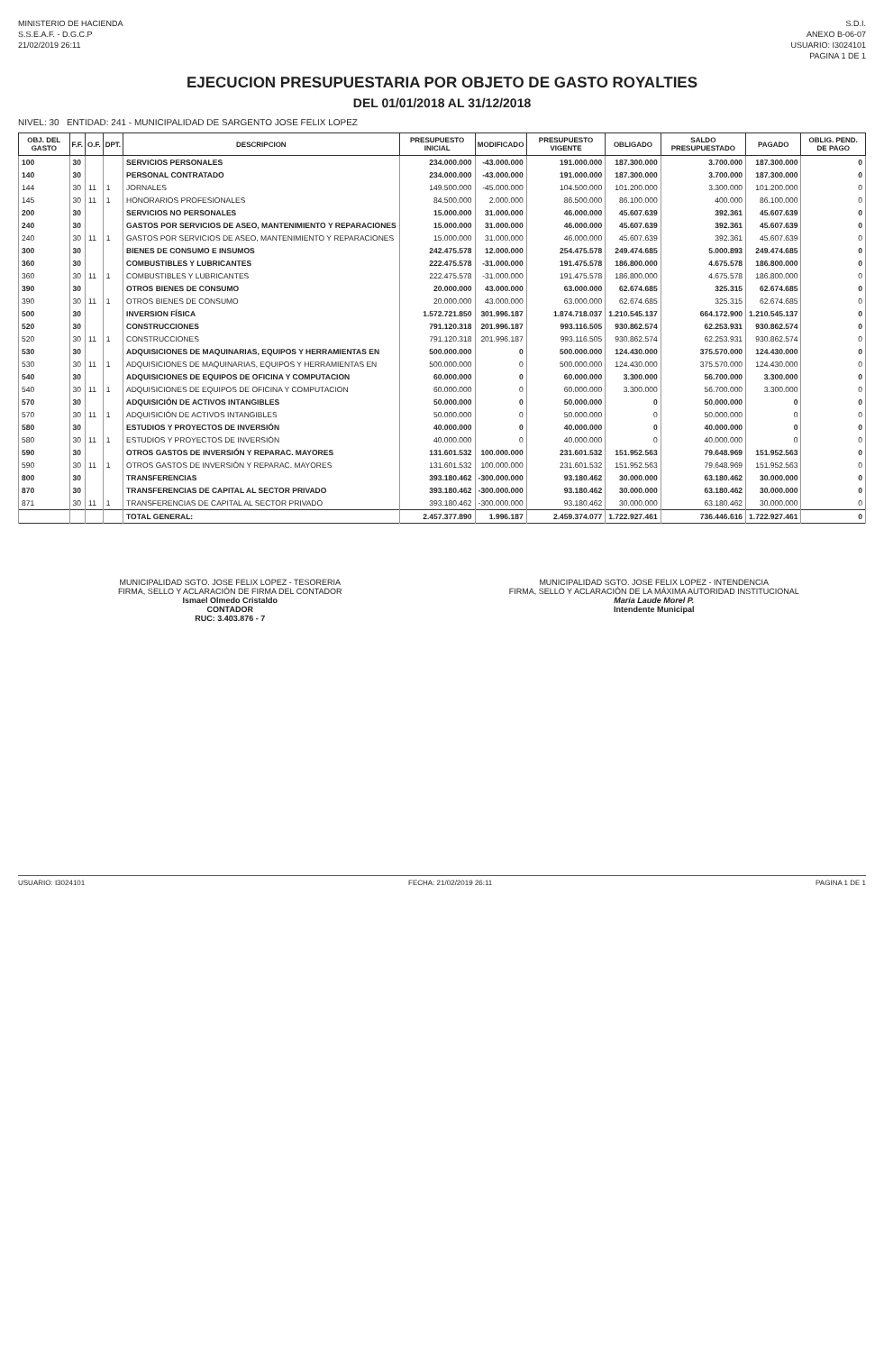MINISTERIO DE HACIENDA
S.S.E.A.F. - D.G.C.P
21/02/2019 26:11
S.D.I.
ANEXO B-06-07
USUARIO: I3024101
PAGINA 1 DE 1
EJECUCION PRESUPUESTARIA POR OBJETO DE GASTO ROYALTIES
DEL 01/01/2018 AL 31/12/2018
NIVEL: 30 ENTIDAD: 241 - MUNICIPALIDAD DE SARGENTO JOSE FELIX LOPEZ
| OBJ. DEL GASTO | F.F. | O.F. | DPT. | DESCRIPCION | PRESUPUESTO INICIAL | MODIFICADO | PRESUPUESTO VIGENTE | OBLIGADO | SALDO PRESUPUESTADO | PAGADO | OBLIG. PEND. DE PAGO |
| --- | --- | --- | --- | --- | --- | --- | --- | --- | --- | --- | --- |
| 100 | 30 | | | SERVICIOS PERSONALES | 234.000.000 | -43.000.000 | 191.000.000 | 187.300.000 | 3.700.000 | 187.300.000 | 0 |
| 140 | 30 | | | PERSONAL CONTRATADO | 234.000.000 | -43.000.000 | 191.000.000 | 187.300.000 | 3.700.000 | 187.300.000 | 0 |
| 144 | 30 | 11 | 1 | JORNALES | 149.500.000 | -45.000.000 | 104.500.000 | 101.200.000 | 3.300.000 | 101.200.000 | 0 |
| 145 | 30 | 11 | 1 | HONORARIOS PROFESIONALES | 84.500.000 | 2.000.000 | 86.500.000 | 86.100.000 | 400.000 | 86.100.000 | 0 |
| 200 | 30 | | | SERVICIOS NO PERSONALES | 15.000.000 | 31.000.000 | 46.000.000 | 45.607.639 | 392.361 | 45.607.639 | 0 |
| 240 | 30 | | | GASTOS POR SERVICIOS DE ASEO, MANTENIMIENTO Y REPARACIONES | 15.000.000 | 31.000.000 | 46.000.000 | 45.607.639 | 392.361 | 45.607.639 | 0 |
| 240 | 30 | 11 | 1 | GASTOS POR SERVICIOS DE ASEO, MANTENIMIENTO Y REPARACIONES | 15.000.000 | 31.000.000 | 46.000.000 | 45.607.639 | 392.361 | 45.607.639 | 0 |
| 300 | 30 | | | BIENES DE CONSUMO E INSUMOS | 242.475.578 | 12.000.000 | 254.475.578 | 249.474.685 | 5.000.893 | 249.474.685 | 0 |
| 360 | 30 | | | COMBUSTIBLES Y LUBRICANTES | 222.475.578 | -31.000.000 | 191.475.578 | 186.800.000 | 4.675.578 | 186.800.000 | 0 |
| 360 | 30 | 11 | 1 | COMBUSTIBLES Y LUBRICANTES | 222.475.578 | -31.000.000 | 191.475.578 | 186.800.000 | 4.675.578 | 186.800.000 | 0 |
| 390 | 30 | | | OTROS BIENES DE CONSUMO | 20.000.000 | 43.000.000 | 63.000.000 | 62.674.685 | 325.315 | 62.674.685 | 0 |
| 390 | 30 | 11 | 1 | OTROS BIENES DE CONSUMO | 20.000.000 | 43.000.000 | 63.000.000 | 62.674.685 | 325.315 | 62.674.685 | 0 |
| 500 | 30 | | | INVERSION FÍSICA | 1.572.721.850 | 301.996.187 | 1.874.718.037 | 1.210.545.137 | 664.172.900 | 1.210.545.137 | 0 |
| 520 | 30 | | | CONSTRUCCIONES | 791.120.318 | 201.996.187 | 993.116.505 | 930.862.574 | 62.253.931 | 930.862.574 | 0 |
| 520 | 30 | 11 | 1 | CONSTRUCCIONES | 791.120.318 | 201.996.187 | 993.116.505 | 930.862.574 | 62.253.931 | 930.862.574 | 0 |
| 530 | 30 | | | ADQUISICIONES DE MAQUINARIAS, EQUIPOS Y HERRAMIENTAS EN | 500.000.000 | 0 | 500.000.000 | 124.430.000 | 375.570.000 | 124.430.000 | 0 |
| 530 | 30 | 11 | 1 | ADQUISICIONES DE MAQUINARIAS, EQUIPOS Y HERRAMIENTAS EN | 500.000.000 | 0 | 500.000.000 | 124.430.000 | 375.570.000 | 124.430.000 | 0 |
| 540 | 30 | | | ADQUISICIONES DE EQUIPOS DE OFICINA Y COMPUTACION | 60.000.000 | 0 | 60.000.000 | 3.300.000 | 56.700.000 | 3.300.000 | 0 |
| 540 | 30 | 11 | 1 | ADQUISICIONES DE EQUIPOS DE OFICINA Y COMPUTACION | 60.000.000 | 0 | 60.000.000 | 3.300.000 | 56.700.000 | 3.300.000 | 0 |
| 570 | 30 | | | ADQUISICIÓN DE ACTIVOS INTANGIBLES | 50.000.000 | 0 | 50.000.000 | 0 | 50.000.000 | 0 | 0 |
| 570 | 30 | 11 | 1 | ADQUISICIÓN DE ACTIVOS INTANGIBLES | 50.000.000 | 0 | 50.000.000 | 0 | 50.000.000 | 0 | 0 |
| 580 | 30 | | | ESTUDIOS Y PROYECTOS DE INVERSIÓN | 40.000.000 | 0 | 40.000.000 | 0 | 40.000.000 | 0 | 0 |
| 580 | 30 | 11 | 1 | ESTUDIOS Y PROYECTOS DE INVERSIÓN | 40.000.000 | 0 | 40.000.000 | 0 | 40.000.000 | 0 | 0 |
| 590 | 30 | | | OTROS GASTOS DE INVERSIÓN Y REPARAC. MAYORES | 131.601.532 | 100.000.000 | 231.601.532 | 151.952.563 | 79.648.969 | 151.952.563 | 0 |
| 590 | 30 | 11 | 1 | OTROS GASTOS DE INVERSIÓN Y REPARAC. MAYORES | 131.601.532 | 100.000.000 | 231.601.532 | 151.952.563 | 79.648.969 | 151.952.563 | 0 |
| 800 | 30 | | | TRANSFERENCIAS | 393.180.462 | -300.000.000 | 93.180.462 | 30.000.000 | 63.180.462 | 30.000.000 | 0 |
| 870 | 30 | | | TRANSFERENCIAS DE CAPITAL AL SECTOR PRIVADO | 393.180.462 | -300.000.000 | 93.180.462 | 30.000.000 | 63.180.462 | 30.000.000 | 0 |
| 871 | 30 | 11 | 1 | TRANSFERENCIAS DE CAPITAL AL SECTOR PRIVADO | 393.180.462 | -300.000.000 | 93.180.462 | 30.000.000 | 63.180.462 | 30.000.000 | 0 |
| | | | | TOTAL GENERAL: | 2.457.377.890 | 1.996.187 | 2.459.374.077 | 1.722.927.461 | 736.446.616 | 1.722.927.461 | 0 |
MUNICIPALIDAD SGTO. JOSE FELIX LOPEZ - TESORERIA
FIRMA, SELLO Y ACLARACIÓN DE FIRMA DEL CONTADOR
Ismael Olmedo Cristaldo
CONTADOR
RUC: 3.403.876 - 7
MUNICIPALIDAD SGTO. JOSE FELIX LOPEZ - INTENDENCIA
FIRMA, SELLO Y ACLARACIÓN DE LA MÁXIMA AUTORIDAD INSTITUCIONAL
María Laude Morel P.
Intendente Municipal
USUARIO: I3024101 FECHA: 21/02/2019 26:11 PAGINA 1 DE 1